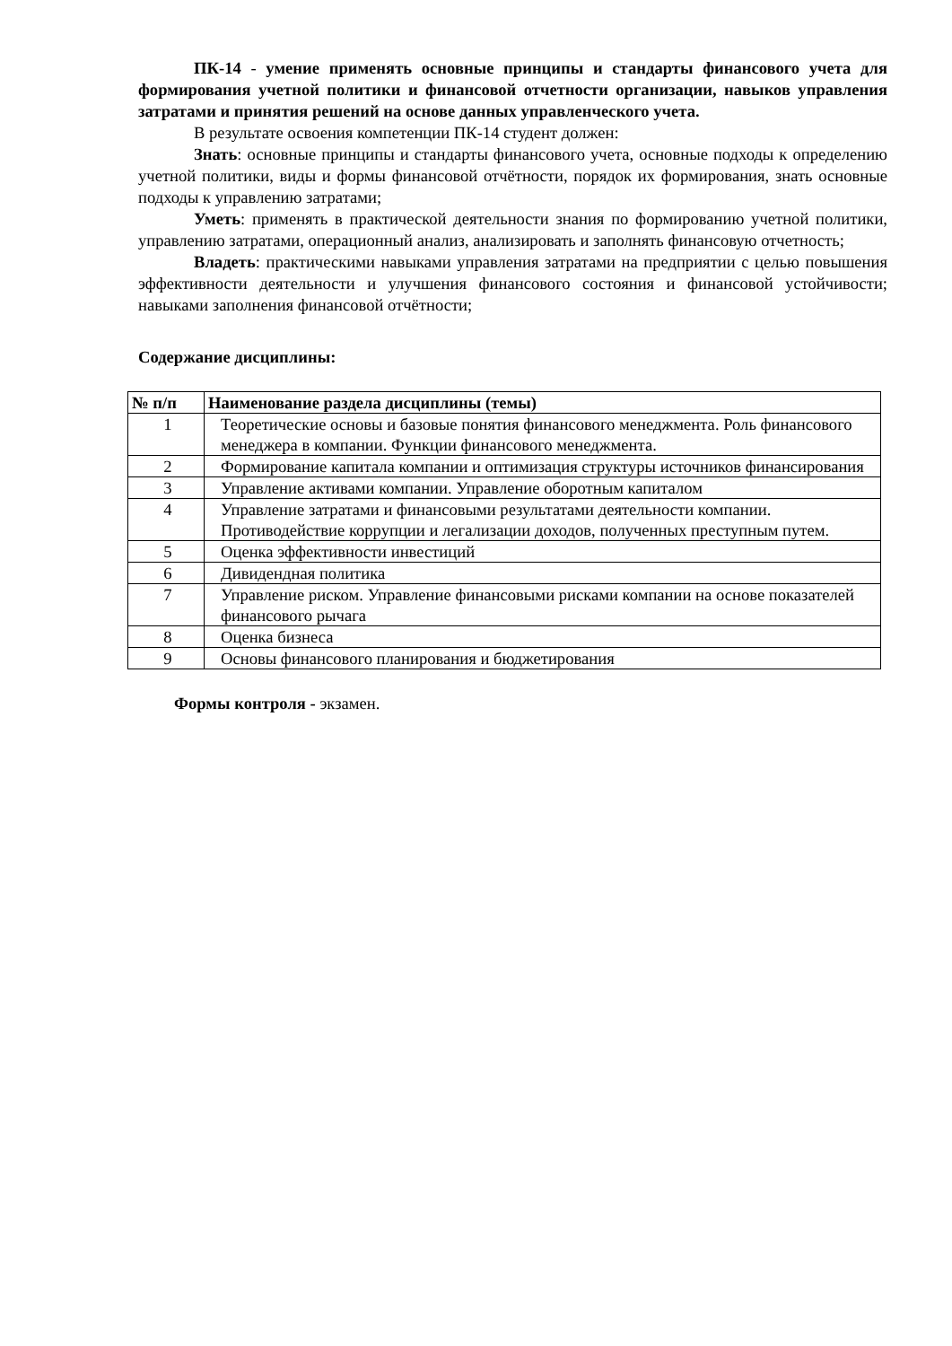ПК-14 - умение применять основные принципы и стандарты финансового учета для формирования учетной политики и финансовой отчетности организации, навыков управления затратами и принятия решений на основе данных управленческого учета.
В результате освоения компетенции ПК-14 студент должен:
Знать: основные принципы и стандарты финансового учета, основные подходы к определению учетной политики, виды и формы финансовой отчётности, порядок их формирования, знать основные подходы к управлению затратами;
Уметь: применять в практической деятельности знания по формированию учетной политики, управлению затратами, операционный анализ, анализировать и заполнять финансовую отчетность;
Владеть: практическими навыками управления затратами на предприятии с целью повышения эффективности деятельности и улучшения финансового состояния и финансовой устойчивости; навыками заполнения финансовой отчётности;
Содержание дисциплины:
| № п/п | Наименование раздела дисциплины (темы) |
| --- | --- |
| 1 | Теоретические основы и базовые понятия финансового менеджмента. Роль финансового менеджера в компании. Функции финансового менеджмента. |
| 2 | Формирование капитала компании и оптимизация структуры источников финансирования |
| 3 | Управление активами компании. Управление оборотным капиталом |
| 4 | Управление затратами и финансовыми результатами деятельности компании. Противодействие коррупции и легализации доходов, полученных преступным путем. |
| 5 | Оценка эффективности инвестиций |
| 6 | Дивидендная политика |
| 7 | Управление риском. Управление финансовыми рисками компании на основе показателей финансового рычага |
| 8 | Оценка бизнеса |
| 9 | Основы финансового планирования и бюджетирования |
Формы контроля - экзамен.